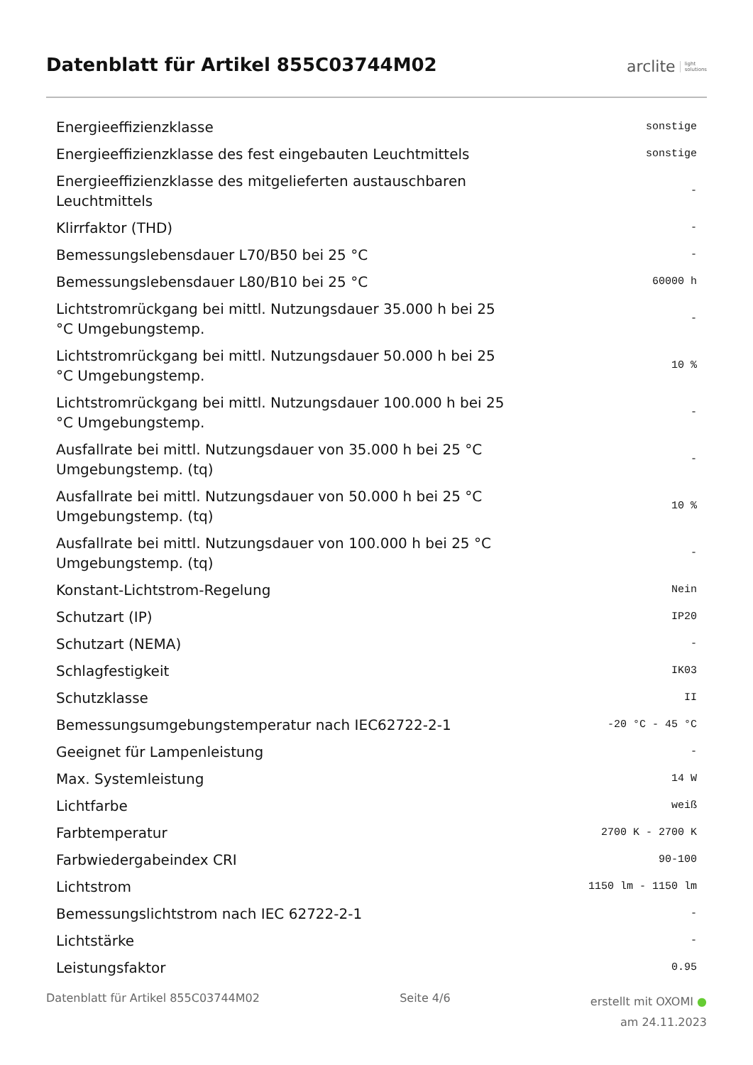Datenblatt für Artikel 855C03744M02
arclite light
solutions
| Energieeffizienzklasse | sonstige |
| Energieeffizienzklasse des fest eingebauten Leuchtmittels | sonstige |
| Energieeffizienzklasse des mitgelieferten austauschbaren Leuchtmittels | - |
| Klirrfaktor (THD) | - |
| Bemessungslebensdauer L70/B50 bei 25 °C | - |
| Bemessungslebensdauer L80/B10 bei 25 °C | 60000 h |
| Lichtstromrückgang bei mittl. Nutzungsdauer 35.000 h bei 25 °C Umgebungstemp. | - |
| Lichtstromrückgang bei mittl. Nutzungsdauer 50.000 h bei 25 °C Umgebungstemp. | 10 % |
| Lichtstromrückgang bei mittl. Nutzungsdauer 100.000 h bei 25 °C Umgebungstemp. | - |
| Ausfallrate bei mittl. Nutzungsdauer von 35.000 h bei 25 °C Umgebungstemp. (tq) | - |
| Ausfallrate bei mittl. Nutzungsdauer von 50.000 h bei 25 °C Umgebungstemp. (tq) | 10 % |
| Ausfallrate bei mittl. Nutzungsdauer von 100.000 h bei 25 °C Umgebungstemp. (tq) | - |
| Konstant-Lichtstrom-Regelung | Nein |
| Schutzart (IP) | IP20 |
| Schutzart (NEMA) | - |
| Schlagfestigkeit | IK03 |
| Schutzklasse | II |
| Bemessungsumgebungstemperatur nach IEC62722-2-1 | -20 °C - 45 °C |
| Geeignet für Lampenleistung | - |
| Max. Systemleistung | 14 W |
| Lichtfarbe | weiß |
| Farbtemperatur | 2700 K - 2700 K |
| Farbwiedergabeindex CRI | 90-100 |
| Lichtstrom | 1150 lm - 1150 lm |
| Bemessungslichtstrom nach IEC 62722-2-1 | - |
| Lichtstärke | - |
| Leistungsfaktor | 0.95 |
Datenblatt für Artikel 855C03744M02
Seite 4/6
erstellt mit OXOMI ●
am 24.11.2023